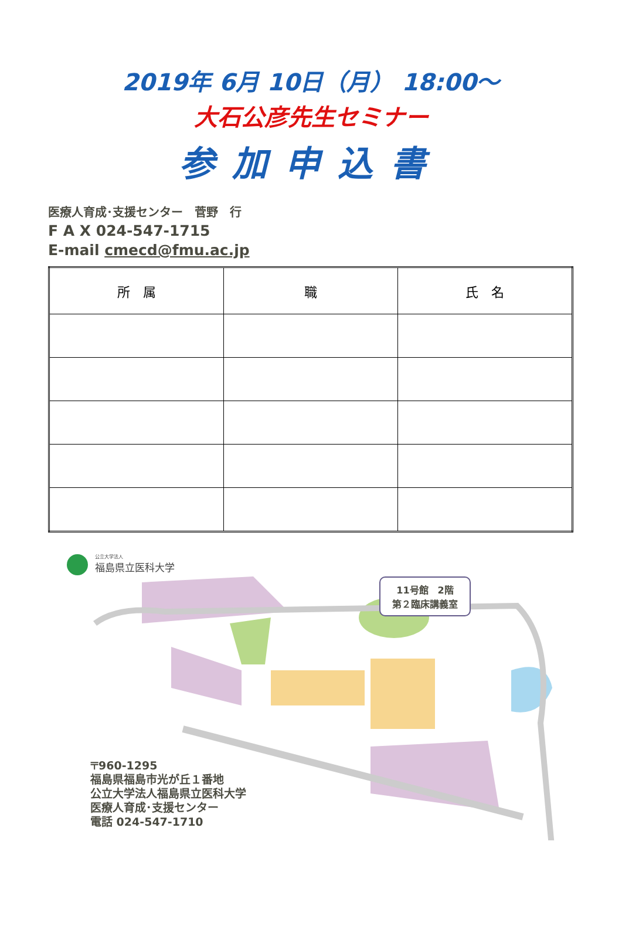2019年 6月 10日（月） 18:00～
大石公彦先生セミナー
参加申込書
医療人育成･支援センター　菅野　行
F A X 024-547-1715
E-mail cmecd@fmu.ac.jp
| 所 属 | 職 | 氏 名 |
| --- | --- | --- |
公立大学法人
福島県立医科大学
11号館　2階
第２臨床講義室
〒960-1295
福島県福島市光が丘１番地
公立大学法人福島県立医科大学
医療人育成･支援センター
電話 024-547-1710